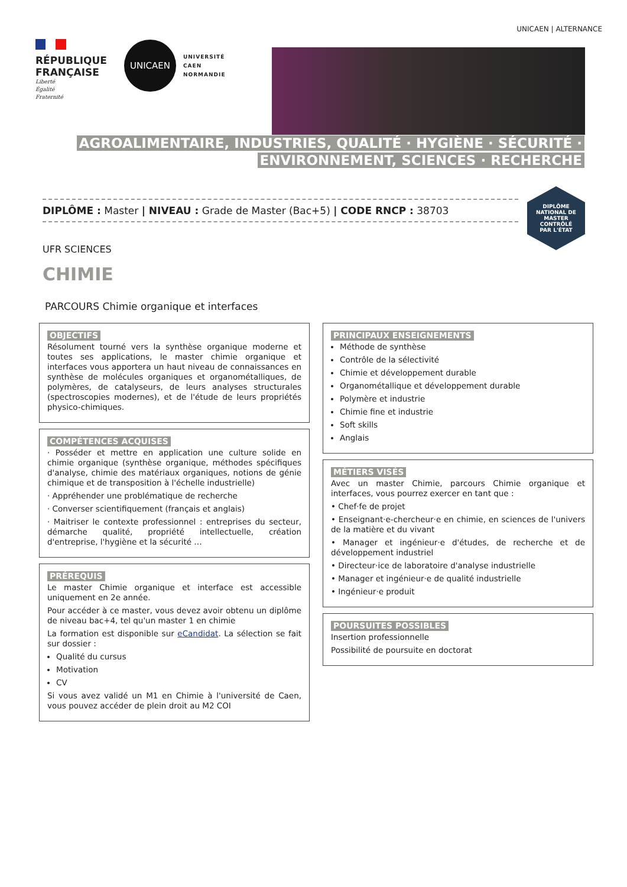UNICAEN | ALTERNANCE
RÉPUBLIQUE
FRANÇAISE
Liberté
Égalité
Fraternité
UNICAEN
UNIVERSITÉ
CAEN
NORMANDIE
AGROALIMENTAIRE, INDUSTRIES, QUALITÉ · HYGIÈNE · SÉCURITÉ ·
ENVIRONNEMENT, SCIENCES · RECHERCHE
DIPLÔME : Master | NIVEAU : Grade de Master (Bac+5) | CODE RNCP : 38703
DIPLÔME
NATIONAL DE
MASTER
CONTRÔLÉ
PAR L'ÉTAT
UFR SCIENCES
CHIMIE
PARCOURS Chimie organique et interfaces
OBJECTIFS
Résolument tourné vers la synthèse organique moderne et toutes ses applications, le master chimie organique et interfaces vous apportera un haut niveau de connaissances en synthèse de molécules organiques et organométalliques, de polymères, de catalyseurs, de leurs analyses structurales (spectroscopies modernes), et de l'étude de leurs propriétés physico-chimiques.
COMPÉTENCES ACQUISES
· Posséder et mettre en application une culture solide en chimie organique (synthèse organique, méthodes spécifiques d'analyse, chimie des matériaux organiques, notions de génie chimique et de transposition à l'échelle industrielle)
· Appréhender une problématique de recherche
· Converser scientifiquement (français et anglais)
· Maitriser le contexte professionnel : entreprises du secteur, démarche qualité, propriété intellectuelle, création d'entreprise, l'hygiène et la sécurité …
PRÉREQUIS
Le master Chimie organique et interface est accessible uniquement en 2e année.
Pour accéder à ce master, vous devez avoir obtenu un diplôme de niveau bac+4, tel qu'un master 1 en chimie
La formation est disponible sur eCandidat. La sélection se fait sur dossier :
Qualité du cursus
Motivation
CV
Si vous avez validé un M1 en Chimie à l'université de Caen, vous pouvez accéder de plein droit au M2 COI
PRINCIPAUX ENSEIGNEMENTS
Méthode de synthèse
Contrôle de la sélectivité
Chimie et développement durable
Organométallique et développement durable
Polymère et industrie
Chimie fine et industrie
Soft skills
Anglais
MÉTIERS VISÉS
Avec un master Chimie, parcours Chimie organique et interfaces, vous pourrez exercer en tant que :
• Chef·fe de projet
• Enseignant·e-chercheur·e en chimie, en sciences de l'univers de la matière et du vivant
• Manager et ingénieur·e d'études, de recherche et de développement industriel
• Directeur·ice de laboratoire d'analyse industrielle
• Manager et ingénieur·e de qualité industrielle
• Ingénieur·e produit
POURSUITES POSSIBLES
Insertion professionnelle
Possibilité de poursuite en doctorat